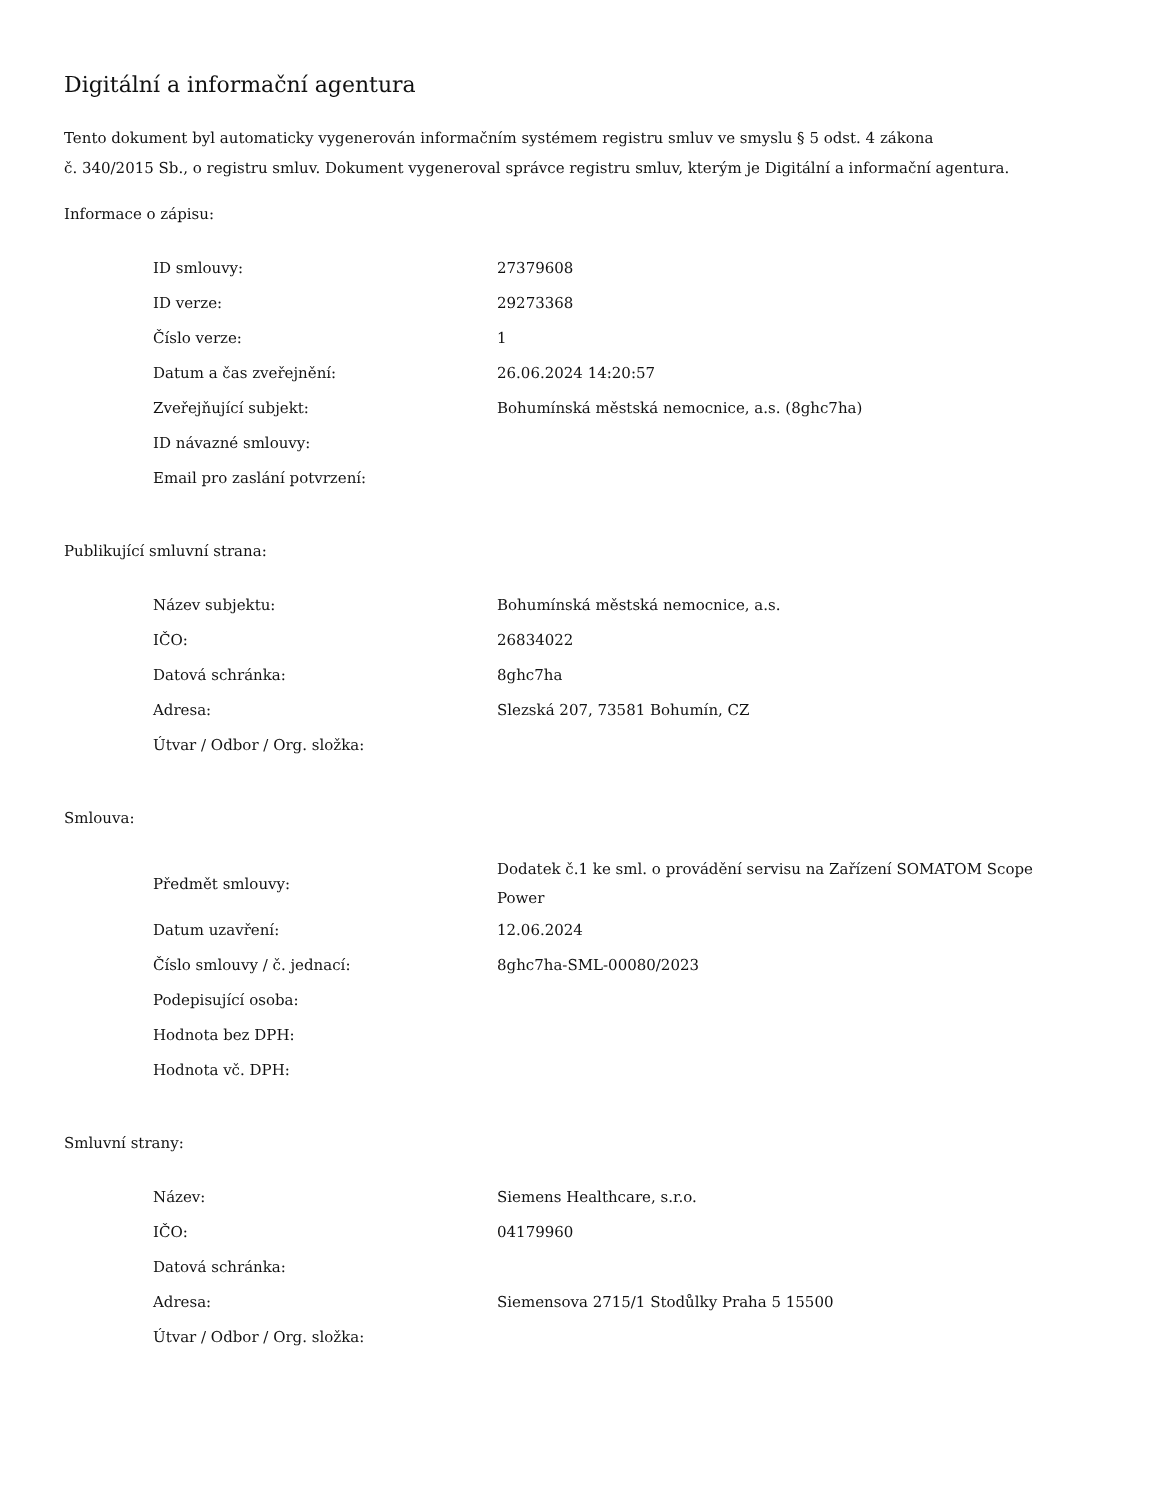Digitální a informační agentura
Tento dokument byl automaticky vygenerován informačním systémem registru smluv ve smyslu § 5 odst. 4 zákona
č. 340/2015 Sb., o registru smluv. Dokument vygeneroval správce registru smluv, kterým je Digitální a informační agentura.
Informace o zápisu:
| ID smlouvy: | 27379608 |
| ID verze: | 29273368 |
| Číslo verze: | 1 |
| Datum a čas zveřejnění: | 26.06.2024 14:20:57 |
| Zveřejňující subjekt: | Bohumínská městská nemocnice, a.s. (8ghc7ha) |
| ID návazné smlouvy: | |
| Email pro zaslání potvrzení: | |
Publikující smluvní strana:
| Název subjektu: | Bohumínská městská nemocnice, a.s. |
| IČO: | 26834022 |
| Datová schránka: | 8ghc7ha |
| Adresa: | Slezská 207, 73581 Bohumín, CZ |
| Útvar / Odbor / Org. složka: | |
Smlouva:
| Předmět smlouvy: | Dodatek č.1 ke sml. o provádění servisu na Zařízení SOMATOM Scope Power |
| Datum uzavření: | 12.06.2024 |
| Číslo smlouvy / č. jednací: | 8ghc7ha-SML-00080/2023 |
| Podepisující osoba: | |
| Hodnota bez DPH: | |
| Hodnota vč. DPH: | |
Smluvní strany:
| Název: | Siemens Healthcare, s.r.o. |
| IČO: | 04179960 |
| Datová schránka: | |
| Adresa: | Siemensova 2715/1 Stodůlky Praha 5 15500 |
| Útvar / Odbor / Org. složka: | |